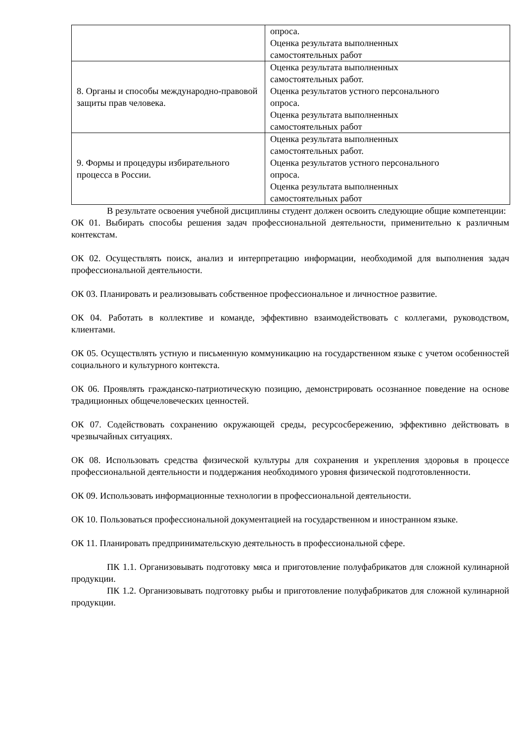| | опроса. Оценка результата выполненных самостоятельных работ |
| 8. Органы и способы международно-правовой защиты прав человека. | Оценка результата выполненных самостоятельных работ. Оценка результатов устного персонального опроса. Оценка результата выполненных самостоятельных работ |
| 9. Формы и процедуры избирательного процесса в России. | Оценка результата выполненных самостоятельных работ. Оценка результатов устного персонального опроса. Оценка результата выполненных самостоятельных работ |
В результате освоения учебной дисциплины студент должен освоить следующие общие компетенции:
ОК 01. Выбирать способы решения задач профессиональной деятельности, применительно к различным контекстам.
ОК 02. Осуществлять поиск, анализ и интерпретацию информации, необходимой для выполнения задач профессиональной деятельности.
ОК 03. Планировать и реализовывать собственное профессиональное и личностное развитие.
ОК 04. Работать в коллективе и команде, эффективно взаимодействовать с коллегами, руководством, клиентами.
ОК 05. Осуществлять устную и письменную коммуникацию на государственном языке с учетом особенностей социального и культурного контекста.
ОК 06. Проявлять гражданско-патриотическую позицию, демонстрировать осознанное поведение на основе традиционных общечеловеческих ценностей.
ОК 07. Содействовать сохранению окружающей среды, ресурсосбережению, эффективно действовать в чрезвычайных ситуациях.
ОК 08. Использовать средства физической культуры для сохранения и укрепления здоровья в процессе профессиональной деятельности и поддержания необходимого уровня физической подготовленности.
ОК 09. Использовать информационные технологии в профессиональной деятельности.
ОК 10. Пользоваться профессиональной документацией на государственном и иностранном языке.
ОК 11. Планировать предпринимательскую деятельность в профессиональной сфере.
ПК 1.1. Организовывать подготовку мяса и приготовление полуфабрикатов для сложной кулинарной продукции.
ПК 1.2. Организовывать подготовку рыбы и приготовление полуфабрикатов для сложной кулинарной продукции.